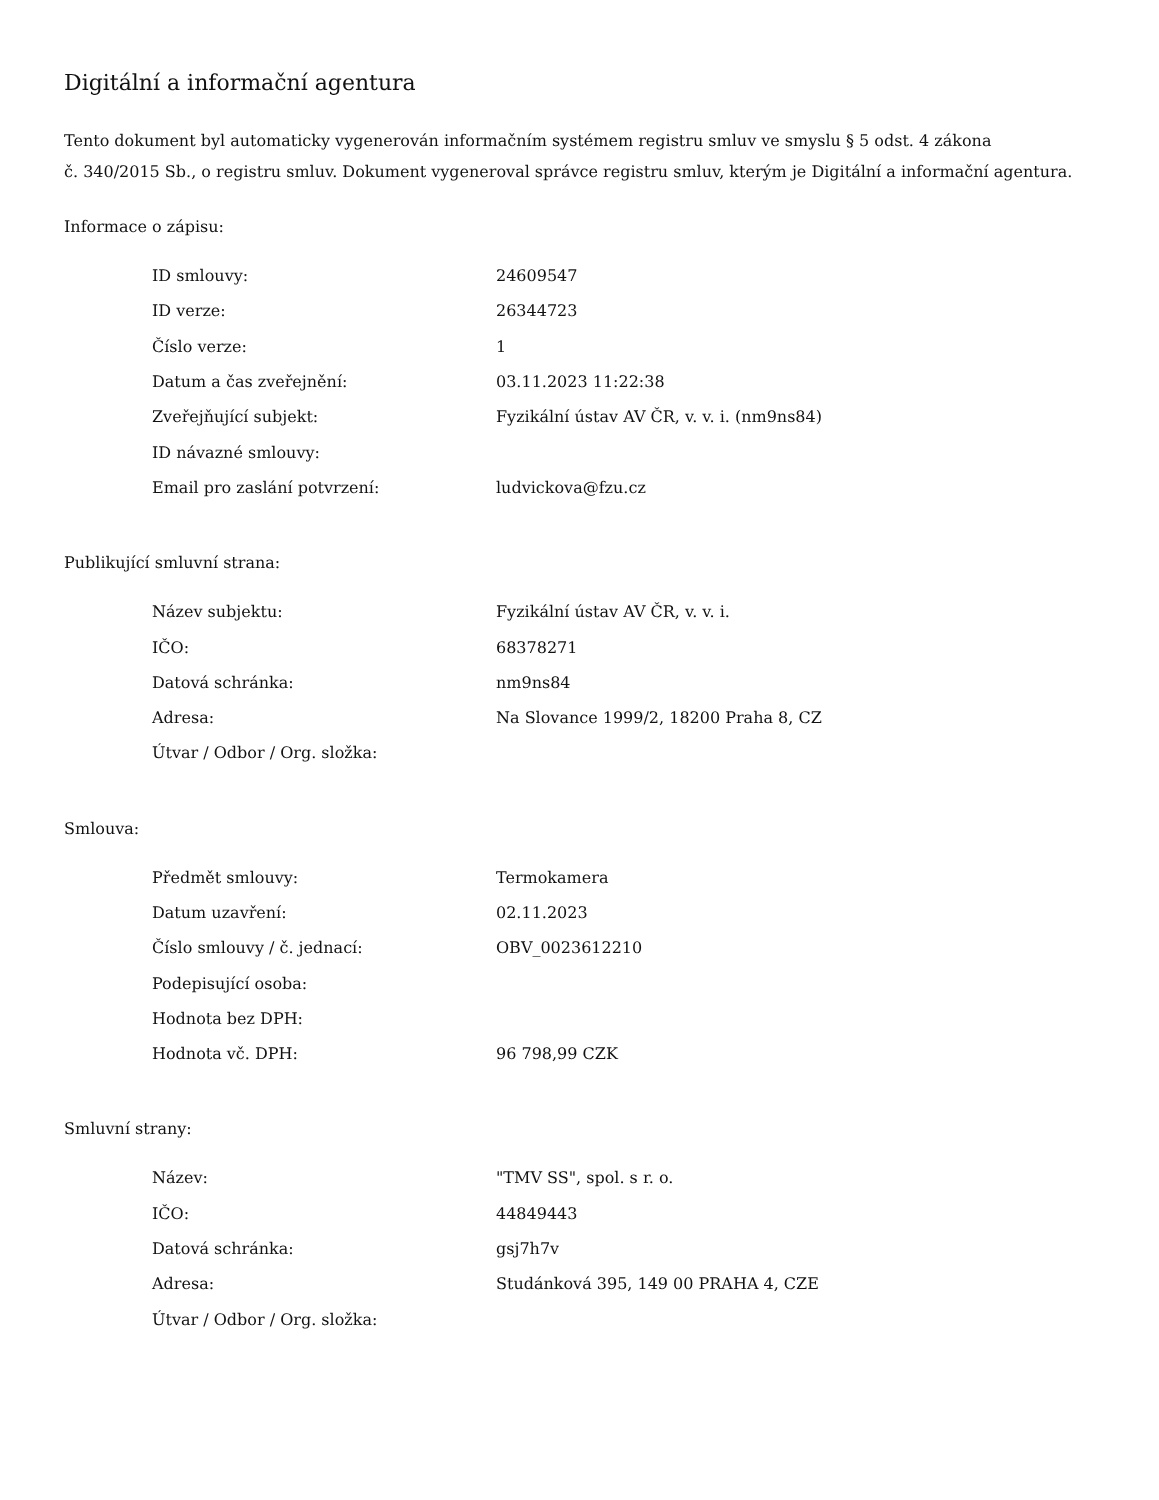Digitální a informační agentura
Tento dokument byl automaticky vygenerován informačním systémem registru smluv ve smyslu § 5 odst. 4 zákona
č. 340/2015 Sb., o registru smluv. Dokument vygeneroval správce registru smluv, kterým je Digitální a informační agentura.
Informace o zápisu:
| ID smlouvy: | 24609547 |
| ID verze: | 26344723 |
| Číslo verze: | 1 |
| Datum a čas zveřejnění: | 03.11.2023 11:22:38 |
| Zveřejňující subjekt: | Fyzikální ústav AV ČR, v. v. i. (nm9ns84) |
| ID návazné smlouvy: | |
| Email pro zaslání potvrzení: | ludvickova@fzu.cz |
Publikující smluvní strana:
| Název subjektu: | Fyzikální ústav AV ČR, v. v. i. |
| IČO: | 68378271 |
| Datová schránka: | nm9ns84 |
| Adresa: | Na Slovance 1999/2, 18200 Praha 8, CZ |
| Útvar / Odbor / Org. složka: | |
Smlouva:
| Předmět smlouvy: | Termokamera |
| Datum uzavření: | 02.11.2023 |
| Číslo smlouvy / č. jednací: | OBV_0023612210 |
| Podepisující osoba: | |
| Hodnota bez DPH: | |
| Hodnota vč. DPH: | 96 798,99 CZK |
Smluvní strany:
| Název: | "TMV SS", spol. s r. o. |
| IČO: | 44849443 |
| Datová schránka: | gsj7h7v |
| Adresa: | Studánková 395, 149 00 PRAHA 4, CZE |
| Útvar / Odbor / Org. složka: | |